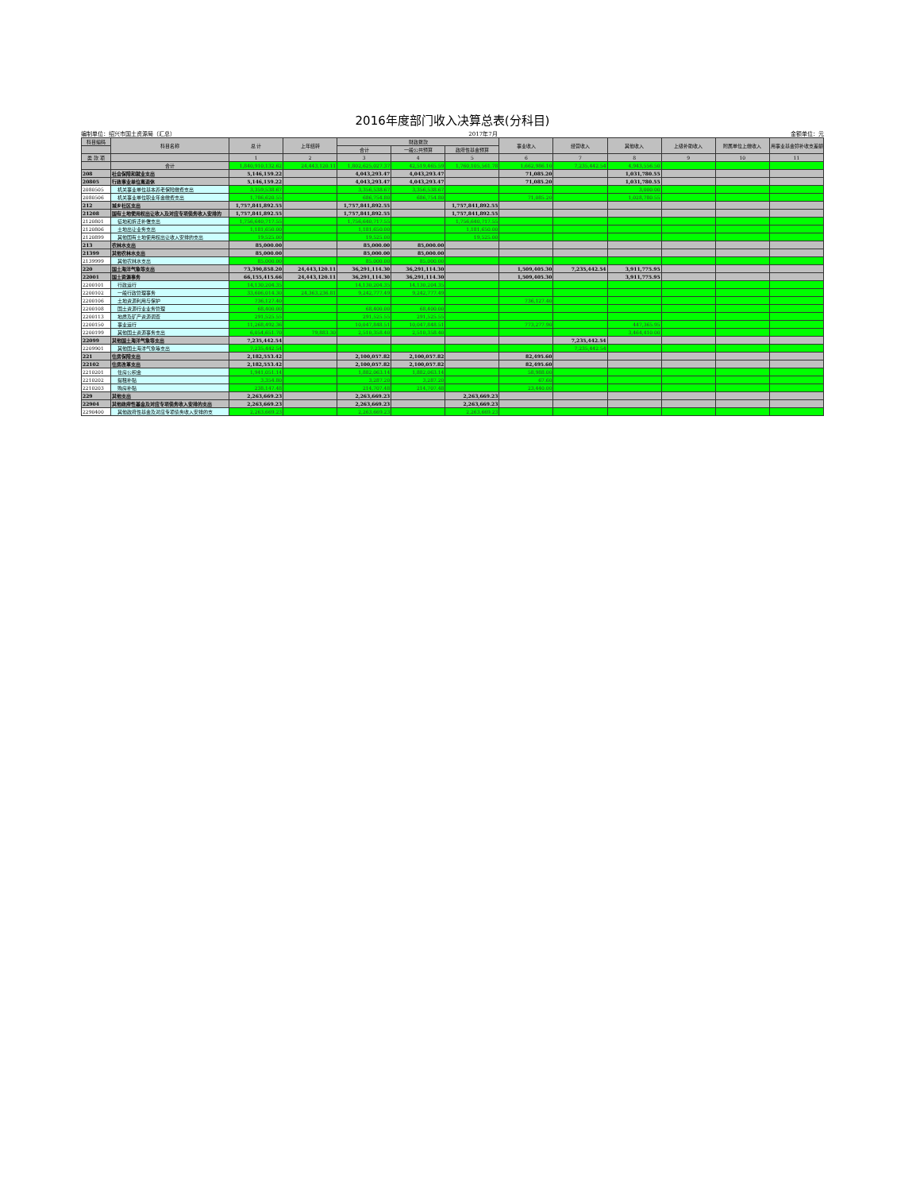2016年度部门收入决算总表(分科目)
编制单位：绍兴市国土资源局（汇总） 2017年7月 金额单位：元
| 科目编码 | 科目名称 | 总 计 | 上年结转 | 财政拨款 | | | 事业收入 | 经营收入 | 其他收入 | 上级补助收入 | 附属单位上缴收入 | 用事业基金弥补收支差额 |
| --- | --- | --- | --- | --- | --- | --- | --- | --- | --- | --- | --- | --- |
| | | | | 合计 | 一般公共预算 | 政府性基金预算 | | | | | | |
| 类 款 项 | | 1 | 2 | 3 | 4 | 5 | 6 | 7 | 8 | 9 | 10 | 11 |
| | 合计 | 1,840,910,132.62 | 24,443,120.11 | 1,802,625,027.37 | 42,519,465.59 | 1,760,105,561.78 | 1,662,986.10 | 7,235,442.54 | 4,943,556.50 | | | |
| 208 | 社会保障和就业支出 | 5,146,159.22 | | 4,043,293.47 | 4,043,293.47 | | 71,085.20 | | 1,031,780.55 | | | |
| 20805 | 行政事业单位离退休 | 5,146,159.22 | | 4,043,293.47 | 4,043,293.47 | | 71,085.20 | | 1,031,780.55 | | | |
| 2080505 | 机关事业单位基本养老保险缴费支出 | 3,359,538.67 | | 3,356,538.67 | 3,356,538.67 | | | | 3,000.00 | | | |
| 2080506 | 机关事业单位职业年金缴费支出 | 1,786,620.55 | | 686,754.80 | 686,754.80 | | 71,085.20 | | 1,028,780.55 | | | |
| 212 | 城乡社区支出 | 1,757,841,892.55 | | 1,757,841,892.55 | | 1,757,841,892.55 | | | | | | |
| 21208 | 国有土地使用权出让收入及对应专项债务收入安排的 | 1,757,841,892.55 | | 1,757,841,892.55 | | 1,757,841,892.55 | | | | | | |
| 2120801 | 征地和拆迁补偿支出 | 1,756,640,717.55 | | 1,756,640,717.55 | | 1,756,640,717.55 | | | | | | |
| 2120806 | 土地出让业务支出 | 1,181,650.00 | | 1,181,650.00 | | 1,181,650.00 | | | | | | |
| 2120899 | 其他国有土地使用权出让收入安排的支出 | 19,525.00 | | 19,525.00 | | 19,525.00 | | | | | | |
| 213 | 农林水支出 | 85,000.00 | | 85,000.00 | 85,000.00 | | | | | | | |
| 21399 | 其他农林水支出 | 85,000.00 | | 85,000.00 | 85,000.00 | | | | | | | |
| 2139999 | 其他农林水支出 | 85,000.00 | | 85,000.00 | 85,000.00 | | | | | | | |
| 220 | 国土海洋气象等支出 | 73,390,858.20 | 24,443,120.11 | 36,291,114.30 | 36,291,114.30 | | 1,509,405.30 | 7,235,442.54 | 3,911,775.95 | | | |
| 22001 | 国土资源事务 | 66,155,415.66 | 24,443,120.11 | 36,291,114.30 | 36,291,114.30 | | 1,509,405.30 | | 3,911,775.95 | | | |
| 2200101 | 行政运行 | 14,130,204.35 | | 14,130,204.35 | 14,130,204.35 | | | | | | | |
| 2200102 | 一般行政管理事务 | 33,606,014.30 | 24,363,236.81 | 9,242,777.49 | 9,242,777.49 | | | | | | | |
| 2200106 | 土地资源利用与保护 | 736,127.40 | | | | | 736,127.40 | | | | | |
| 2200108 | 国土资源行业业务管理 | 68,400.00 | | 68,400.00 | 68,400.00 | | | | | | | |
| 2200113 | 地质及矿产资源调查 | 291,525.55 | | 291,525.55 | 291,525.55 | | | | | | | |
| 2200150 | 事业运行 | 11,268,492.36 | | 10,047,848.51 | 10,047,848.51 | | 773,277.90 | | 447,365.95 | | | |
| 2200199 | 其他国土资源事务支出 | 6,054,651.70 | 79,883.30 | 2,510,358.40 | 2,510,358.40 | | | | 3,464,410.00 | | | |
| 22099 | 其他国土海洋气象等支出 | 7,235,442.54 | | | | | | 7,235,442.54 | | | | |
| 2209901 | 其他国土海洋气象等支出 | 7,235,442.54 | | | | | | 7,235,442.54 | | | | |
| 221 | 住房保障支出 | 2,182,553.42 | | 2,100,057.82 | 2,100,057.82 | | 82,495.60 | | | | | |
| 22102 | 住房改革支出 | 2,182,553.42 | | 2,100,057.82 | 2,100,057.82 | | 82,495.60 | | | | | |
| 2210201 | 住房公积金 | 1,941,051.14 | | 1,882,063.14 | 1,882,063.14 | | 58,988.00 | | | | | |
| 2210202 | 提租补贴 | 3,354.80 | | 3,287.20 | 3,287.20 | | 67.60 | | | | | |
| 2210203 | 购房补贴 | 238,147.48 | | 214,707.48 | 214,707.48 | | 23,440.00 | | | | | |
| 229 | 其他支出 | 2,263,669.23 | | 2,263,669.23 | | 2,263,669.23 | | | | | | |
| 22904 | 其他政府性基金及对应专项债务收入安排的支出 | 2,263,669.23 | | 2,263,669.23 | | 2,263,669.23 | | | | | | |
| 2290400 | 其他政府性基金及对应专项债务收入安排的支 | 2,263,669.23 | | 2,263,669.23 | | 2,263,669.23 | | | | | | |